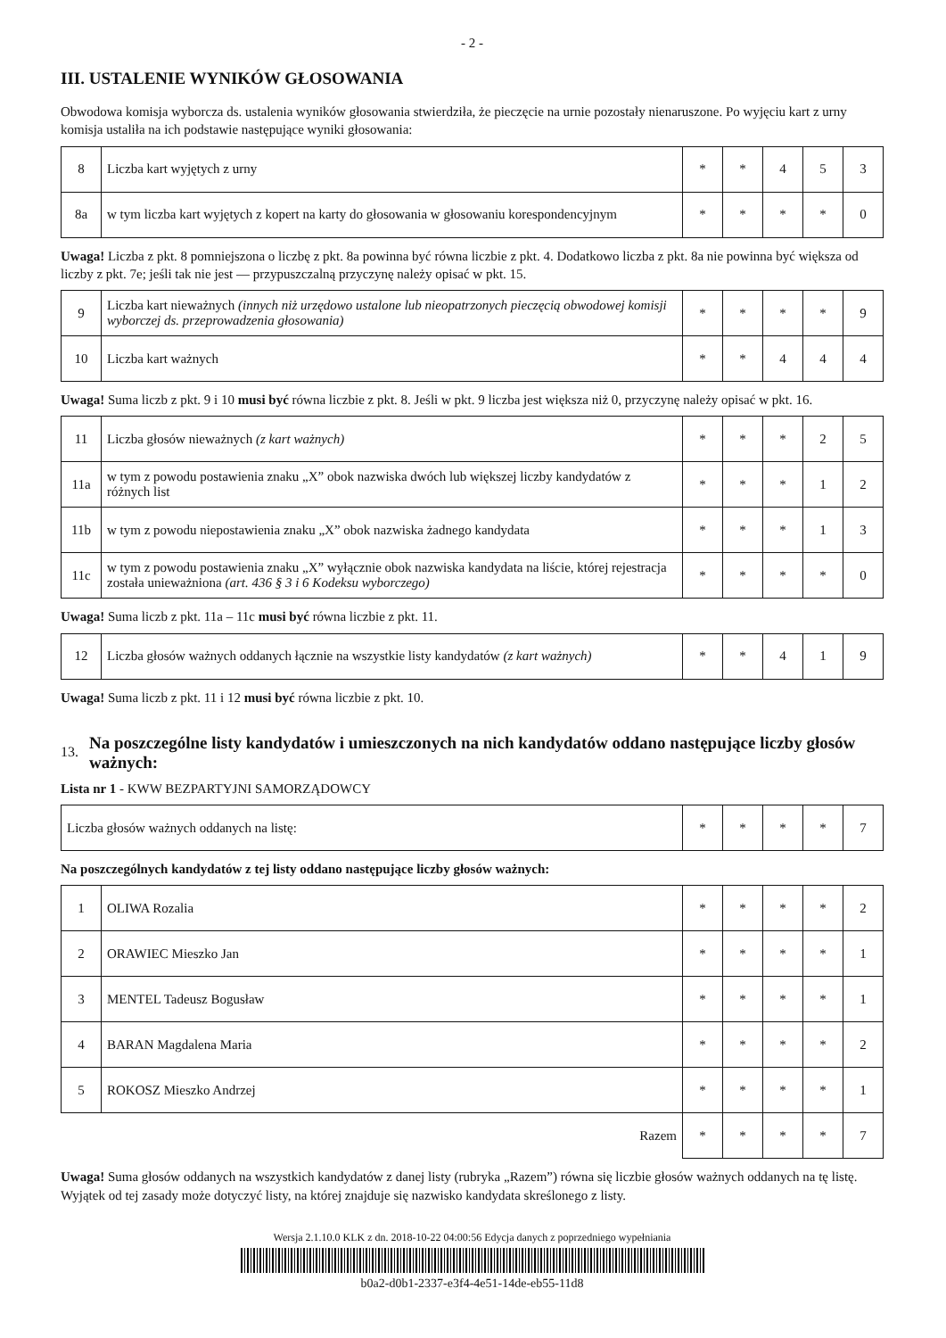- 2 -
III. USTALENIE WYNIKÓW GŁOSOWANIA
Obwodowa komisja wyborcza ds. ustalenia wyników głosowania stwierdziła, że pieczęcie na urnie pozostały nienaruszone. Po wyjęciu kart z urny komisja ustaliła na ich podstawie następujące wyniki głosowania:
| 8 | Liczba kart wyjętych z urny | * | * | 4 | 5 | 3 |
| 8a | w tym liczba kart wyjętych z kopert na karty do głosowania w głosowaniu korespondencyjnym | * | * | * | * | 0 |
Uwaga! Liczba z pkt. 8 pomniejszona o liczbę z pkt. 8a powinna być równa liczbie z pkt. 4. Dodatkowo liczba z pkt. 8a nie powinna być większa od liczby z pkt. 7e; jeśli tak nie jest — przypuszczalną przyczynę należy opisać w pkt. 15.
| 9 | Liczba kart nieważnych (innych niż urzędowo ustalone lub nieopatrzonych pieczęcią obwodowej komisji wyborczej ds. przeprowadzenia głosowania) | * | * | * | * | 9 |
| 10 | Liczba kart ważnych | * | * | 4 | 4 | 4 |
Uwaga! Suma liczb z pkt. 9 i 10 musi być równa liczbie z pkt. 8. Jeśli w pkt. 9 liczba jest większa niż 0, przyczynę należy opisać w pkt. 16.
| 11 | Liczba głosów nieważnych (z kart ważnych) | * | * | * | 2 | 5 |
| 11a | w tym z powodu postawienia znaku „X” obok nazwiska dwóch lub większej liczby kandydatów z różnych list | * | * | * | 1 | 2 |
| 11b | w tym z powodu niepostawienia znaku „X” obok nazwiska żadnego kandydata | * | * | * | 1 | 3 |
| 11c | w tym z powodu postawienia znaku „X” wyłącznie obok nazwiska kandydata na liście, której rejestracja została unieważniona (art. 436 § 3 i 6 Kodeksu wyborczego) | * | * | * | * | 0 |
Uwaga! Suma liczb z pkt. 11a – 11c musi być równa liczbie z pkt. 11.
| 12 | Liczba głosów ważnych oddanych łącznie na wszystkie listy kandydatów (z kart ważnych) | * | * | 4 | 1 | 9 |
Uwaga! Suma liczb z pkt. 11 i 12 musi być równa liczbie z pkt. 10.
13.
Na poszczególne listy kandydatów i umieszczonych na nich kandydatów oddano następujące liczby głosów ważnych:
Lista nr 1 - KWW BEZPARTYJNI SAMORZĄDOWCY
| Liczba głosów ważnych oddanych na listę: | * | * | * | * | 7 |
Na poszczególnych kandydatów z tej listy oddano następujące liczby głosów ważnych:
| 1 | OLIWA Rozalia | * | * | * | * | 2 |
| 2 | ORAWIEC Mieszko Jan | * | * | * | * | 1 |
| 3 | MENTEL Tadeusz Bogusław | * | * | * | * | 1 |
| 4 | BARAN Magdalena Maria | * | * | * | * | 2 |
| 5 | ROKOSZ Mieszko Andrzej | * | * | * | * | 1 |
| Razem | | * | * | * | * | 7 |
Uwaga! Suma głosów oddanych na wszystkich kandydatów z danej listy (rubryka „Razem”) równa się liczbie głosów ważnych oddanych na tę listę. Wyjątek od tej zasady może dotyczyć listy, na której znajduje się nazwisko kandydata skreślonego z listy.
Wersja 2.1.10.0 KLK z dn. 2018-10-22 04:00:56 Edycja danych z poprzedniego wypełniania
b0a2-d0b1-2337-e3f4-4e51-14de-eb55-11d8